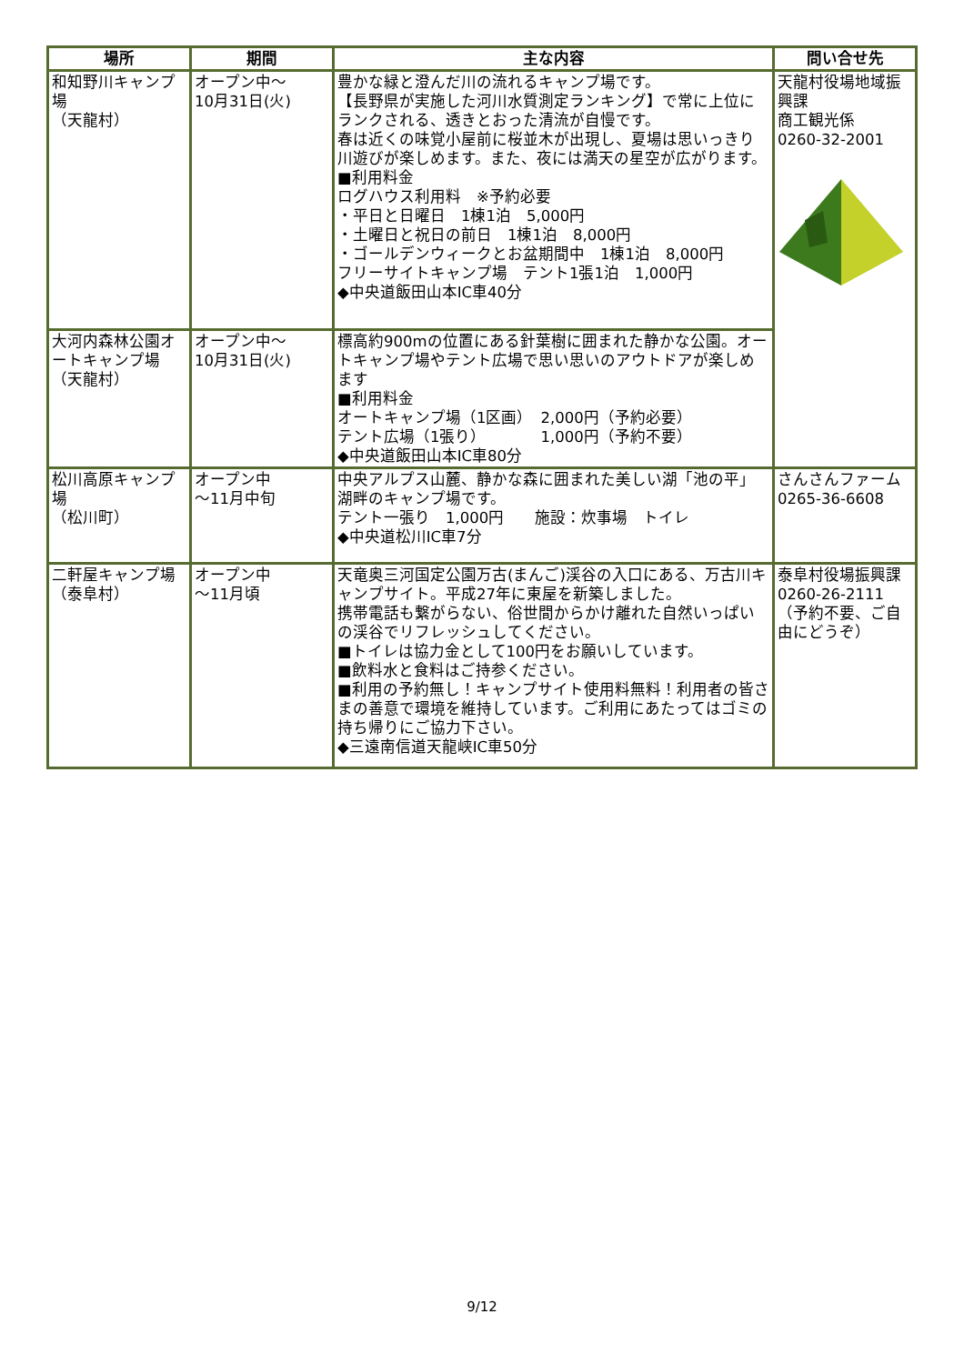| 場所 | 期間 | 主な内容 | 問い合せ先 |
| --- | --- | --- | --- |
| 和知野川キャンプ場 （天龍村） | オープン中～ 10月31日(火) | 豊かな緑と澄んだ川の流れるキャンプ場です。 【長野県が実施した河川水質測定ランキング】で常に上位にランクされる、透きとおった清流が自慢です。 春は近くの味覚小屋前に桜並木が出現し、夏場は思いっきり川遊びが楽しめます。また、夜には満天の星空が広がります。 ■利用料金 ログハウス利用料 ※予約必要 ・平日と日曜日 1棟1泊 5,000円 ・土曜日と祝日の前日 1棟1泊 8,000円 ・ゴールデンウィークとお盆期間中 1棟1泊 8,000円 フリーサイトキャンプ場 テント1張1泊 1,000円 ◆中央道飯田山本IC車40分 | 天龍村役場地域振興課 商工観光係 0260-32-2001 |
| 大河内森林公園オートキャンプ場 （天龍村） | オープン中～ 10月31日(火) | 標高約900mの位置にある針葉樹に囲まれた静かな公園。オートキャンプ場やテント広場で思い思いのアウトドアが楽しめます ■利用料金 オートキャンプ場（1区画） 2,000円（予約必要） テント広場（1張り） 1,000円（予約不要） ◆中央道飯田山本IC車80分 | |
| 松川高原キャンプ場 （松川町） | オープン中 ～11月中旬 | 中央アルプス山麓、静かな森に囲まれた美しい湖「池の平」湖畔のキャンプ場です。 テント一張り 1,000円 施設：炊事場 トイレ ◆中央道松川IC車7分 | さんさんファーム 0265-36-6608 |
| 二軒屋キャンプ場 （泰阜村） | オープン中 ～11月頃 | 天竜奥三河国定公園万古(まんご)渓谷の入口にある、万古川キャンプサイト。平成27年に東屋を新築しました。 携帯電話も繋がらない、俗世間からかけ離れた自然いっぱいの渓谷でリフレッシュしてください。 ■トイレは協力金として100円をお願いしています。 ■飲料水と食料はご持参ください。 ■利用の予約無し！キャンプサイト使用料無料！利用者の皆さまの善意で環境を維持しています。ご利用にあたってはゴミの持ち帰りにご協力下さい。 ◆三遠南信道天龍峡IC車50分 | 泰阜村役場振興課 0260-26-2111（予約不要、ご自由にどうぞ） |
9/12